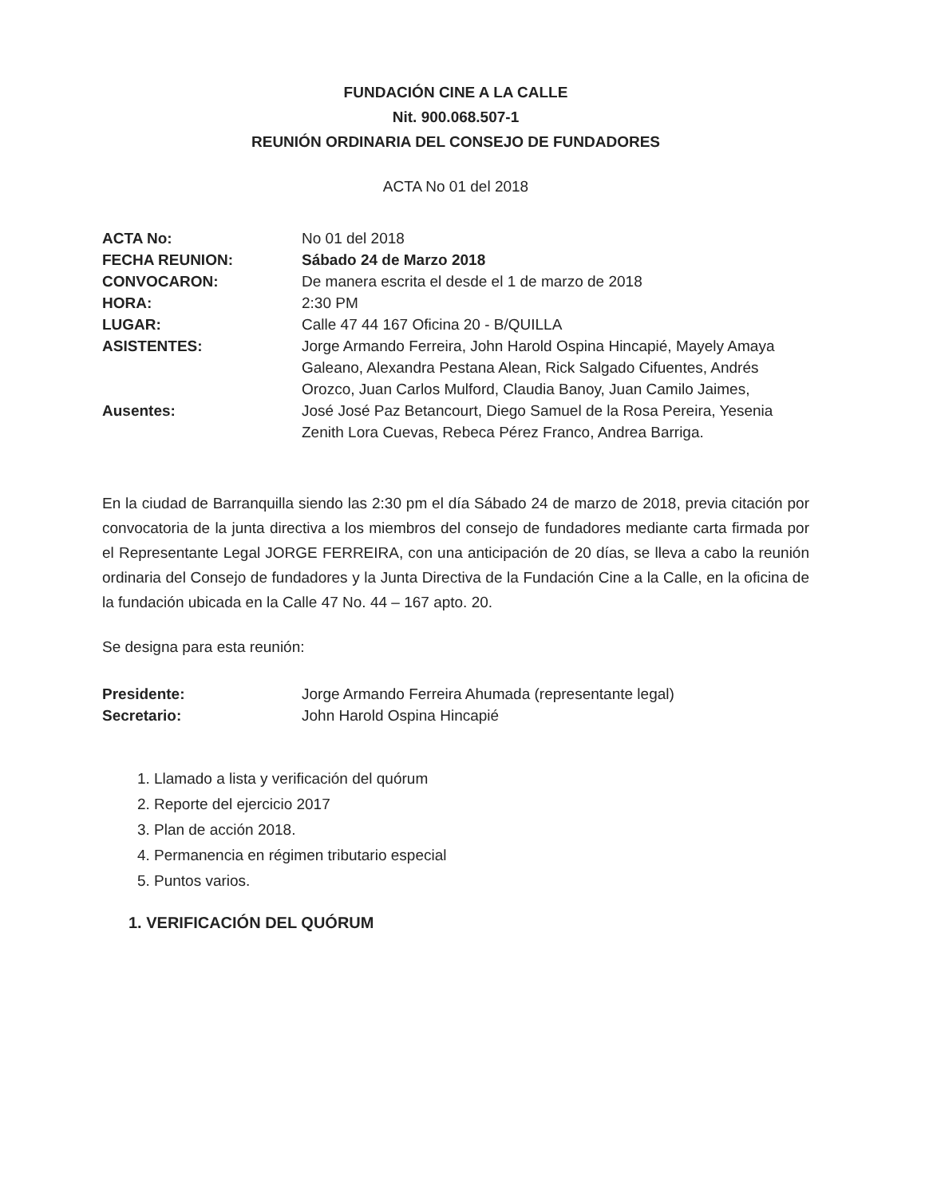FUNDACIÓN CINE A LA CALLE
Nit. 900.068.507-1
REUNIÓN ORDINARIA DEL CONSEJO DE FUNDADORES
ACTA No 01 del 2018
| ACTA No: | No 01 del 2018 |
| FECHA REUNION: | Sábado 24 de Marzo 2018 |
| CONVOCARON: | De manera escrita el desde el 1 de marzo de 2018 |
| HORA: | 2:30 PM |
| LUGAR: | Calle 47 44 167 Oficina 20 - B/QUILLA |
| ASISTENTES: | Jorge Armando Ferreira, John Harold Ospina Hincapié, Mayely Amaya Galeano, Alexandra Pestana Alean, Rick Salgado Cifuentes, Andrés Orozco, Juan Carlos Mulford, Claudia Banoy, Juan Camilo Jaimes, |
| Ausentes: | José José Paz Betancourt, Diego Samuel de la Rosa Pereira, Yesenia Zenith Lora Cuevas, Rebeca Pérez Franco, Andrea Barriga. |
En la ciudad de Barranquilla siendo las 2:30 pm el día Sábado 24 de marzo de 2018, previa citación por convocatoria de la junta directiva a los miembros del consejo de fundadores mediante carta firmada por el Representante Legal JORGE FERREIRA, con una anticipación de 20 días, se lleva a cabo la reunión ordinaria del Consejo de fundadores y la Junta Directiva de la Fundación Cine a la Calle, en la oficina de la fundación ubicada en la Calle 47 No. 44 – 167 apto. 20.
Se designa para esta reunión:
| Presidente: | Jorge Armando Ferreira Ahumada (representante legal) |
| Secretario: | John Harold Ospina Hincapié |
1. Llamado a lista y verificación del quórum
2. Reporte del ejercicio 2017
3. Plan de acción 2018.
4. Permanencia en régimen tributario especial
5. Puntos varios.
1. VERIFICACIÓN DEL QUÓRUM